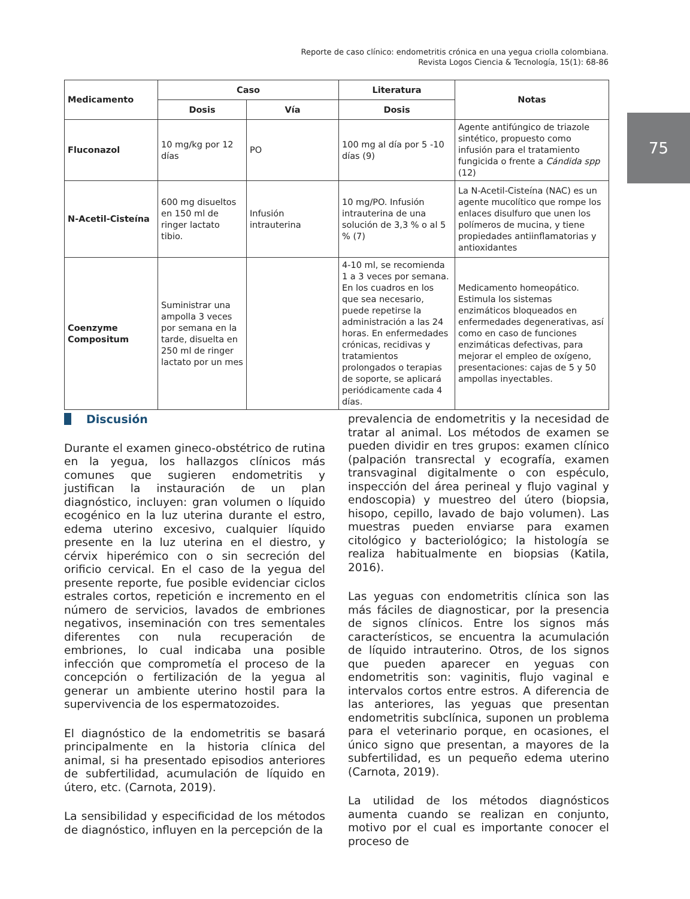Reporte de caso clínico: endometritis crónica en una yegua criolla colombiana.
Revista Logos Ciencia & Tecnología, 15(1): 68-86
75
| Medicamento | Caso | | Literatura | Notas |
| --- | --- | --- | --- | --- |
| | Dosis | Vía | Dosis | |
| Fluconazol | 10 mg/kg por 12 días | PO | 100 mg al día por 5 -10 días (9) | Agente antifúngico de triazole sintético, propuesto como infusión para el tratamiento fungicida o frente a Cándida spp (12) |
| N-Acetil-Cisteína | 600 mg disueltos en 150 ml de ringer lactato tibio. | Infusión intrauterina | 10 mg/PO. Infusión intrauterina de una solución de 3,3 % o al 5 % (7) | La N-Acetil-Cisteína (NAC) es un agente mucolítico que rompe los enlaces disulfuro que unen los polímeros de mucina, y tiene propiedades antiinflamatorias y antioxidantes |
| Coenzyme Compositum | Suministrar una ampolla 3 veces por semana en la tarde, disuelta en 250 ml de ringer lactato por un mes | | 4-10 ml, se recomienda 1 a 3 veces por semana. En los cuadros en los que sea necesario, puede repetirse la administración a las 24 horas. En enfermedades crónicas, recidivas y tratamientos prolongados o terapias de soporte, se aplicará periódicamente cada 4 días. | Medicamento homeopático. Estimula los sistemas enzimáticos bloqueados en enfermedades degenerativas, así como en caso de funciones enzimáticas defectivas, para mejorar el empleo de oxígeno, presentaciones: cajas de 5 y 50 ampollas inyectables. |
Discusión
Durante el examen gineco-obstétrico de rutina en la yegua, los hallazgos clínicos más comunes que sugieren endometritis y justifican la instauración de un plan diagnóstico, incluyen: gran volumen o líquido ecogénico en la luz uterina durante el estro, edema uterino excesivo, cualquier líquido presente en la luz uterina en el diestro, y cérvix hiperémico con o sin secreción del orificio cervical. En el caso de la yegua del presente reporte, fue posible evidenciar ciclos estrales cortos, repetición e incremento en el número de servicios, lavados de embriones negativos, inseminación con tres sementales diferentes con nula recuperación de embriones, lo cual indicaba una posible infección que comprometía el proceso de la concepción o fertilización de la yegua al generar un ambiente uterino hostil para la supervivencia de los espermatozoides.
El diagnóstico de la endometritis se basará principalmente en la historia clínica del animal, si ha presentado episodios anteriores de subfertilidad, acumulación de líquido en útero, etc. (Carnota, 2019).
La sensibilidad y especificidad de los métodos de diagnóstico, influyen en la percepción de la
prevalencia de endometritis y la necesidad de tratar al animal. Los métodos de examen se pueden dividir en tres grupos: examen clínico (palpación transrectal y ecografía, examen transvaginal digitalmente o con espéculo, inspección del área perineal y flujo vaginal y endoscopia) y muestreo del útero (biopsia, hisopo, cepillo, lavado de bajo volumen). Las muestras pueden enviarse para examen citológico y bacteriológico; la histología se realiza habitualmente en biopsias (Katila, 2016).
Las yeguas con endometritis clínica son las más fáciles de diagnosticar, por la presencia de signos clínicos. Entre los signos más característicos, se encuentra la acumulación de líquido intrauterino. Otros, de los signos que pueden aparecer en yeguas con endometritis son: vaginitis, flujo vaginal e intervalos cortos entre estros. A diferencia de las anteriores, las yeguas que presentan endometritis subclínica, suponen un problema para el veterinario porque, en ocasiones, el único signo que presentan, a mayores de la subfertilidad, es un pequeño edema uterino (Carnota, 2019).
La utilidad de los métodos diagnósticos aumenta cuando se realizan en conjunto, motivo por el cual es importante conocer el proceso de